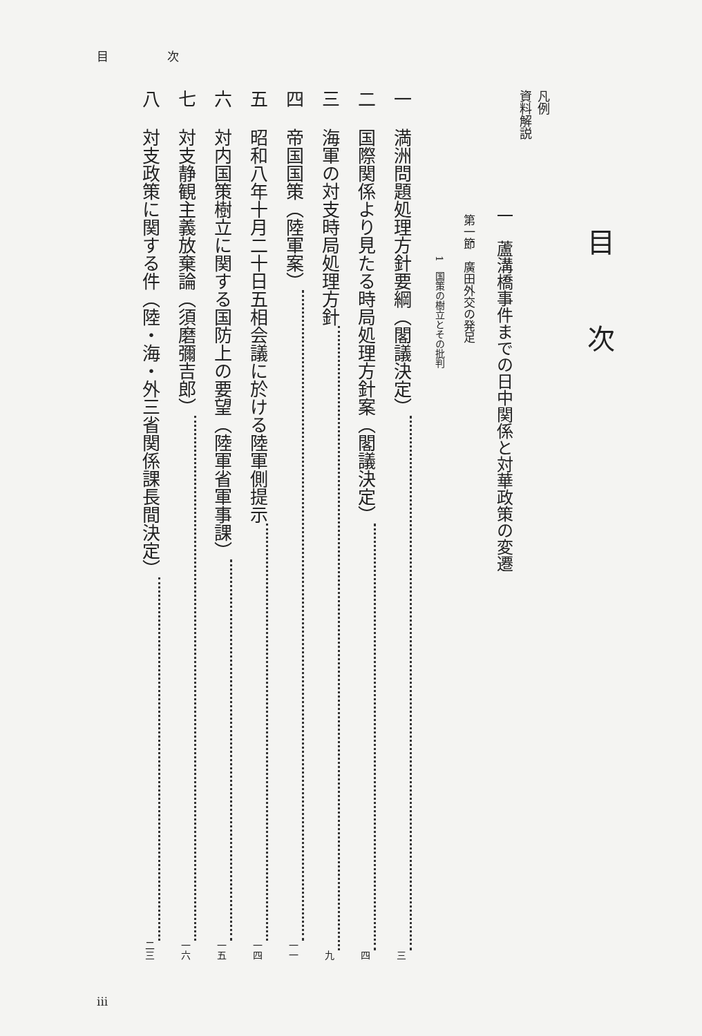目 次
目次
凡例
資料解説
一　蘆溝橋事件までの日中関係と対華政策の変遷
第一節　廣田外交の発足
1　国策の樹立とその批判
一 満洲問題処理方針要綱（閣議決定） 三
二 国際関係より見たる時局処理方針案（閣議決定） 四
三 海軍の対支時局処理方針 九
四 帝国国策（陸軍案） 一一
五 昭和八年十月二十日五相会議に於ける陸軍側提示 一四
六 対内国策樹立に関する国防上の要望（陸軍省軍事課） 一五
七 対支静観主義放棄論（須磨彌吉郎） 一六
八 対支政策に関する件（陸・海・外三省関係課長間決定） 二三
iii